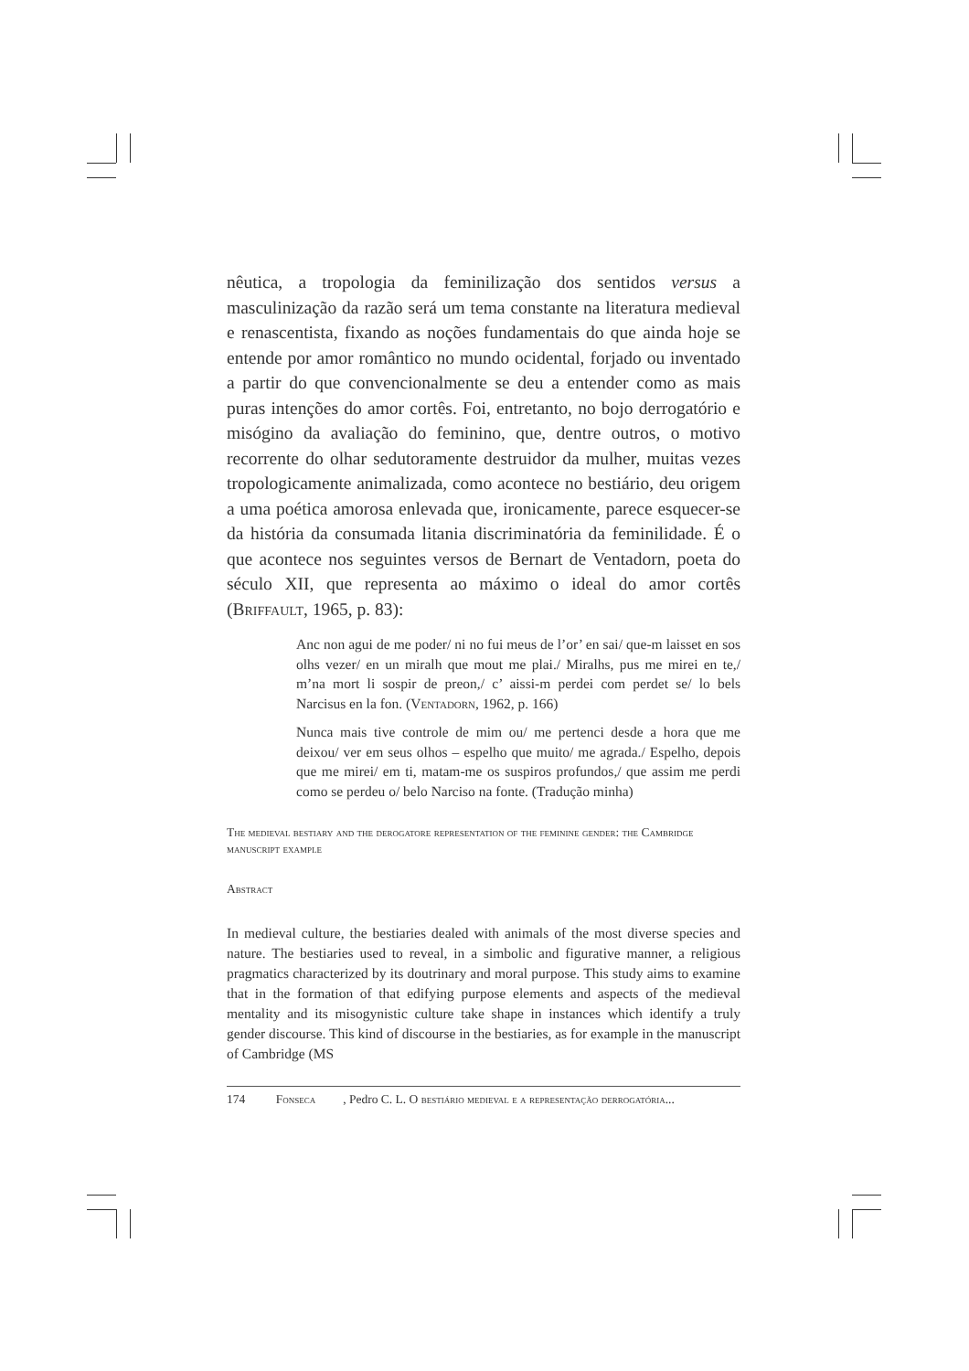nêutica, a tropologia da feminilização dos sentidos versus a masculinização da razão será um tema constante na literatura medieval e renascentista, fixando as noções fundamentais do que ainda hoje se entende por amor romântico no mundo ocidental, forjado ou inventado a partir do que convencionalmente se deu a entender como as mais puras intenções do amor cortês. Foi, entretanto, no bojo derrogatório e misógino da avaliação do feminino, que, dentre outros, o motivo recorrente do olhar sedutoramente destruidor da mulher, muitas vezes tropologicamente animalizada, como acontece no bestiário, deu origem a uma poética amorosa enlevada que, ironicamente, parece esquecer-se da história da consumada litania discriminatória da feminilidade. É o que acontece nos seguintes versos de Bernart de Ventadorn, poeta do século XII, que representa ao máximo o ideal do amor cortês (Briffault, 1965, p. 83):
Anc non agui de me poder/ ni no fui meus de l’or’ en sai/ que-m laisset en sos olhs vezer/ en un miralh que mout me plai./ Miralhs, pus me mirei en te,/ m’na mort li sospir de preon,/ c’ aissi-m perdei com perdet se/ lo bels Narcisus en la fon. (Ventadorn, 1962, p. 166)
Nunca mais tive controle de mim ou/ me pertenci desde a hora que me deixou/ ver em seus olhos – espelho que muito/ me agrada./ Espelho, depois que me mirei/ em ti, matam-me os suspiros profundos,/ que assim me perdi como se perdeu o/ belo Narciso na fonte. (Tradução minha)
The medieval bestiary and the derogatore representation of the feminine gender: the Cambridge manuscript example
Abstract
In medieval culture, the bestiaries dealed with animals of the most diverse species and nature. The bestiaries used to reveal, in a simbolic and figurative manner, a religious pragmatics characterized by its doutrinary and moral purpose. This study aims to examine that in the formation of that edifying purpose elements and aspects of the medieval mentality and its misogynistic culture take shape in instances which identify a truly gender discourse. This kind of discourse in the bestiaries, as for example in the manuscript of Cambridge (MS
174 Fonseca, Pedro C. L. O bestiário medieval e a representação derrogatória...